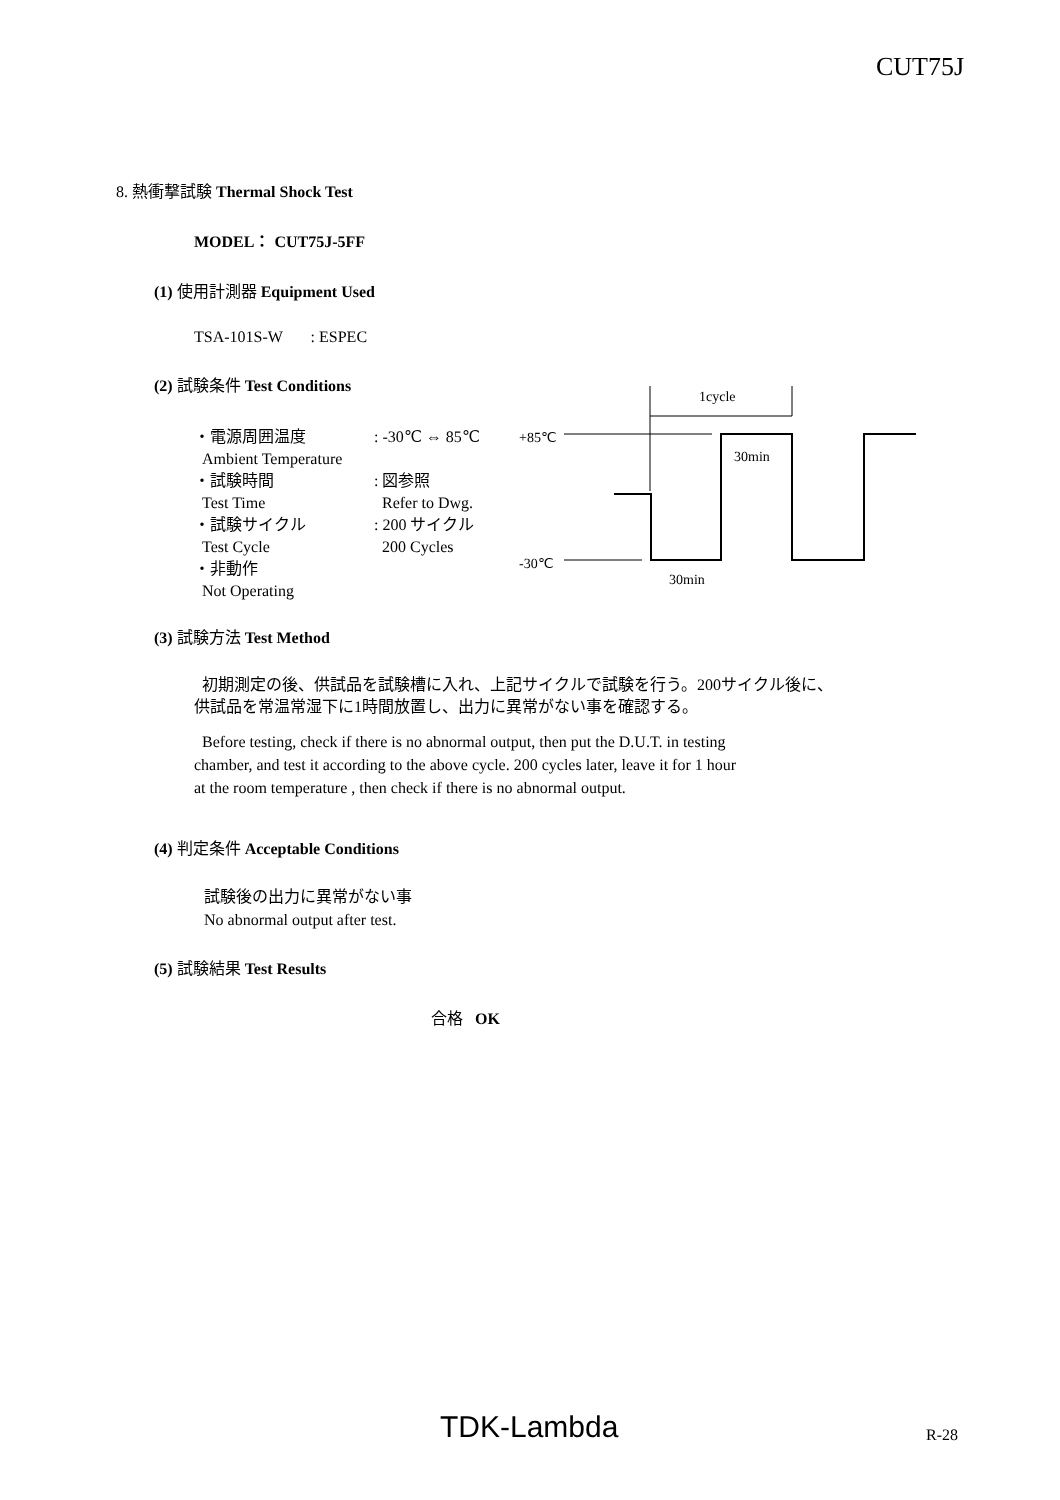CUT75J
8. 熱衝撃試験 Thermal Shock Test
MODEL： CUT75J-5FF
(1) 使用計測器 Equipment Used
TSA-101S-W : ESPEC
(2) 試験条件 Test Conditions
・電源周囲温度
Ambient Temperature
・試験時間
Test Time
・試験サイクル
Test Cycle
・非動作
Not Operating
: -30℃ ⇔ 85℃
: 図参照
Refer to Dwg.
: 200 サイクル
200 Cycles
1cycle
+85℃
30min
-30℃
30min
(3) 試験方法 Test Method
初期測定の後、供試品を試験槽に入れ、上記サイクルで試験を行う。200サイクル後に、
供試品を常温常湿下に1時間放置し、出力に異常がない事を確認する。
Before testing, check if there is no abnormal output, then put the D.U.T. in testing
chamber, and test it according to the above cycle. 200 cycles later, leave it for 1 hour
at the room temperature , then check if there is no abnormal output.
(4) 判定条件 Acceptable Conditions
試験後の出力に異常がない事
No abnormal output after test.
(5) 試験結果 Test Results
合格 OK
TDK-Lambda R-28